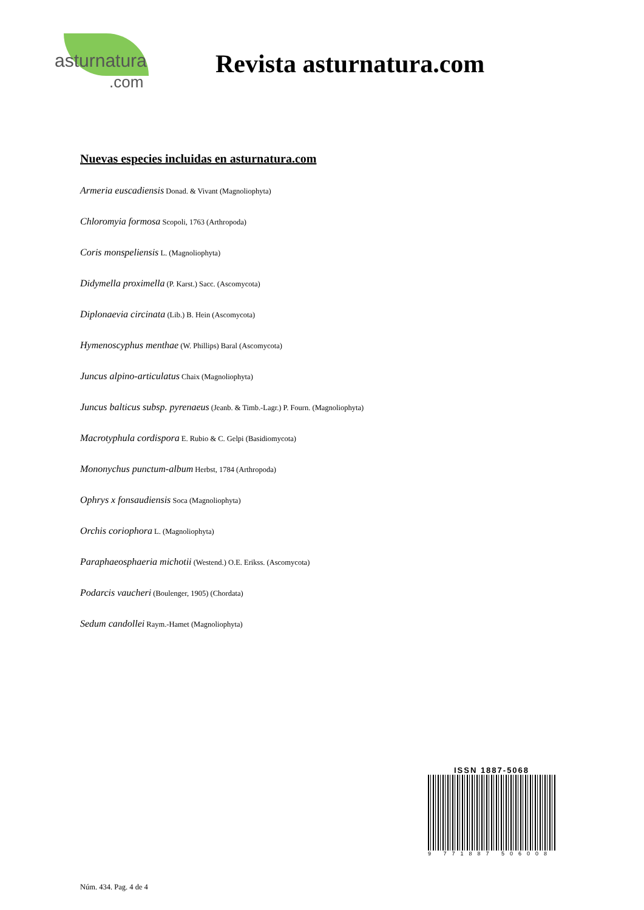asturnatura
.com
Revista asturnatura.com
Nuevas especies incluidas en asturnatura.com
Armeria euscadiensis Donad. & Vivant (Magnoliophyta)
Chloromyia formosa Scopoli, 1763 (Arthropoda)
Coris monspeliensis L. (Magnoliophyta)
Didymella proximella (P. Karst.) Sacc. (Ascomycota)
Diplonaevia circinata (Lib.) B. Hein (Ascomycota)
Hymenoscyphus menthae (W. Phillips) Baral (Ascomycota)
Juncus alpino-articulatus Chaix (Magnoliophyta)
Juncus balticus subsp. pyrenaeus (Jeanb. & Timb.-Lagr.) P. Fourn. (Magnoliophyta)
Macrotyphula cordispora E. Rubio & C. Gelpi (Basidiomycota)
Mononychus punctum-album Herbst, 1784 (Arthropoda)
Ophrys x fonsaudiensis Soca (Magnoliophyta)
Orchis coriophora L. (Magnoliophyta)
Paraphaeosphaeria michotii (Westend.) O.E. Erikss. (Ascomycota)
Podarcis vaucheri (Boulenger, 1905) (Chordata)
Sedum candollei Raym.-Hamet (Magnoliophyta)
ISSN 1887-5068
9 771887 506008
Núm. 434. Pag. 4 de 4